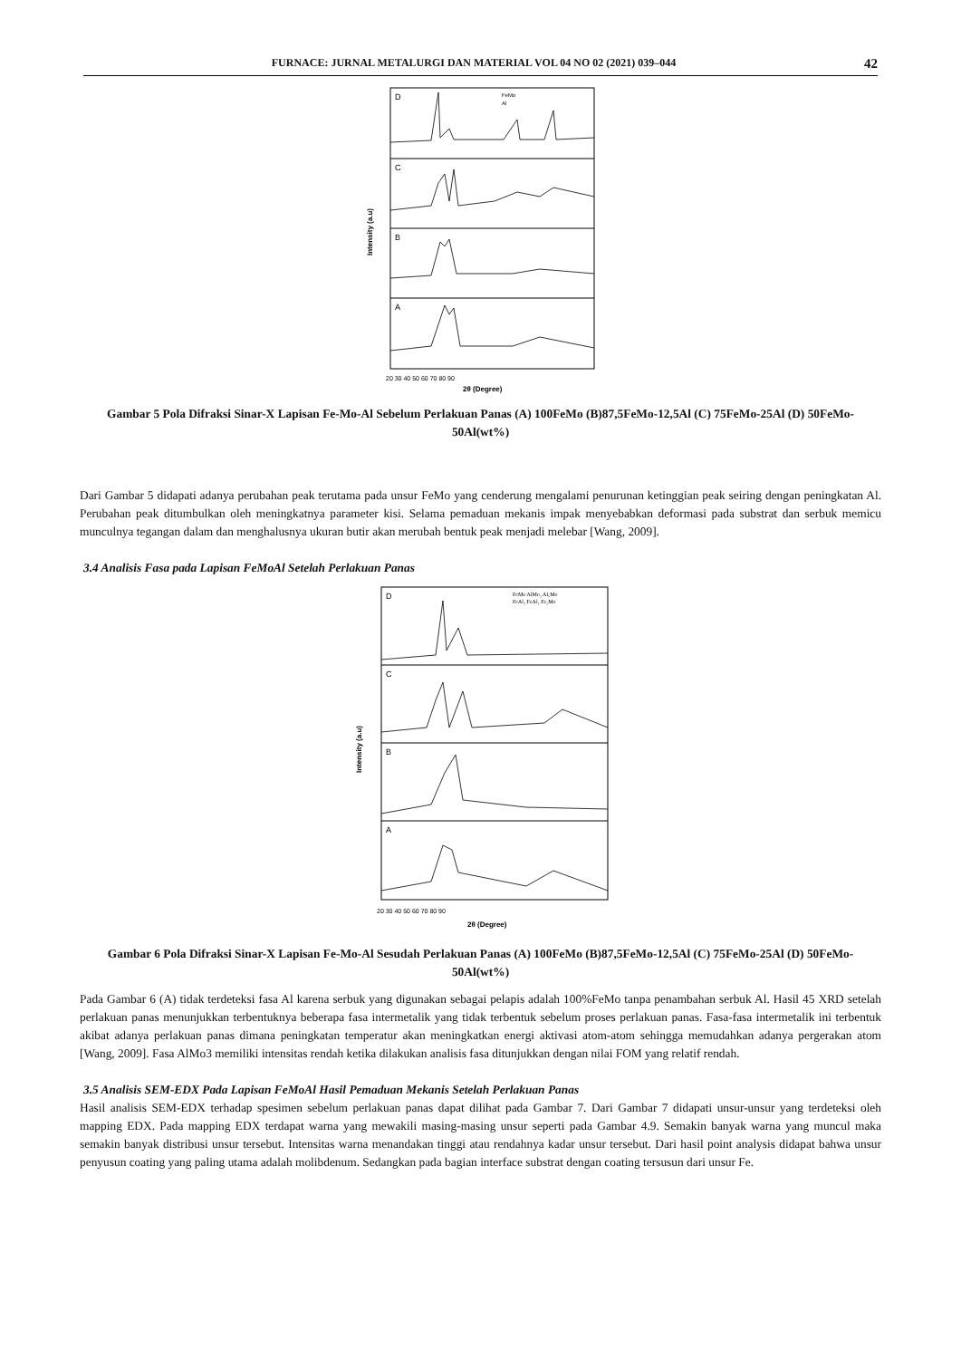FURNACE: JURNAL METALURGI DAN MATERIAL VOL 04 NO 02 (2021) 039–044 42
D
C
B
A
FeMo
Al
20 30 40 50 60 70 80 90
2θ (Degree)
Intensity (a.u)
Gambar 5 Pola Difraksi Sinar-X Lapisan Fe-Mo-Al Sebelum Perlakuan Panas (A) 100FeMo (B)87,5FeMo-12,5Al (C) 75FeMo-25Al (D) 50FeMo-50Al(wt%)
Dari Gambar 5 didapati adanya perubahan peak terutama pada unsur FeMo yang cenderung mengalami penurunan ketinggian peak seiring dengan peningkatan Al. Perubahan peak ditumbulkan oleh meningkatnya parameter kisi. Selama pemaduan mekanis impak menyebabkan deformasi pada substrat dan serbuk memicu munculnya tegangan dalam dan menghalusnya ukuran butir akan merubah bentuk peak menjadi melebar [Wang, 2009].
3.4 Analisis Fasa pada Lapisan FeMoAl Setelah Perlakuan Panas
D
C
B
A
FeMo AlMo₃ Al₅Mo
FeAl₃ FeAl₂ Fe₃Mo
20 30 40 50 60 70 80 90
2θ (Degree)
Intensity (a.u)
Gambar 6 Pola Difraksi Sinar-X Lapisan Fe-Mo-Al Sesudah Perlakuan Panas (A) 100FeMo (B)87,5FeMo-12,5Al (C) 75FeMo-25Al (D) 50FeMo-50Al(wt%)
Pada Gambar 6 (A) tidak terdeteksi fasa Al karena serbuk yang digunakan sebagai pelapis adalah 100%FeMo tanpa penambahan serbuk Al. Hasil 45 XRD setelah perlakuan panas menunjukkan terbentuknya beberapa fasa intermetalik yang tidak terbentuk sebelum proses perlakuan panas. Fasa-fasa intermetalik ini terbentuk akibat adanya perlakuan panas dimana peningkatan temperatur akan meningkatkan energi aktivasi atom-atom sehingga memudahkan adanya pergerakan atom [Wang, 2009]. Fasa AlMo3 memiliki intensitas rendah ketika dilakukan analisis fasa ditunjukkan dengan nilai FOM yang relatif rendah.
3.5 Analisis SEM-EDX Pada Lapisan FeMoAl Hasil Pemaduan Mekanis Setelah Perlakuan Panas
Hasil analisis SEM-EDX terhadap spesimen sebelum perlakuan panas dapat dilihat pada Gambar 7. Dari Gambar 7 didapati unsur-unsur yang terdeteksi oleh mapping EDX. Pada mapping EDX terdapat warna yang mewakili masing-masing unsur seperti pada Gambar 4.9. Semakin banyak warna yang muncul maka semakin banyak distribusi unsur tersebut. Intensitas warna menandakan tinggi atau rendahnya kadar unsur tersebut. Dari hasil point analysis didapat bahwa unsur penyusun coating yang paling utama adalah molibdenum. Sedangkan pada bagian interface substrat dengan coating tersusun dari unsur Fe.